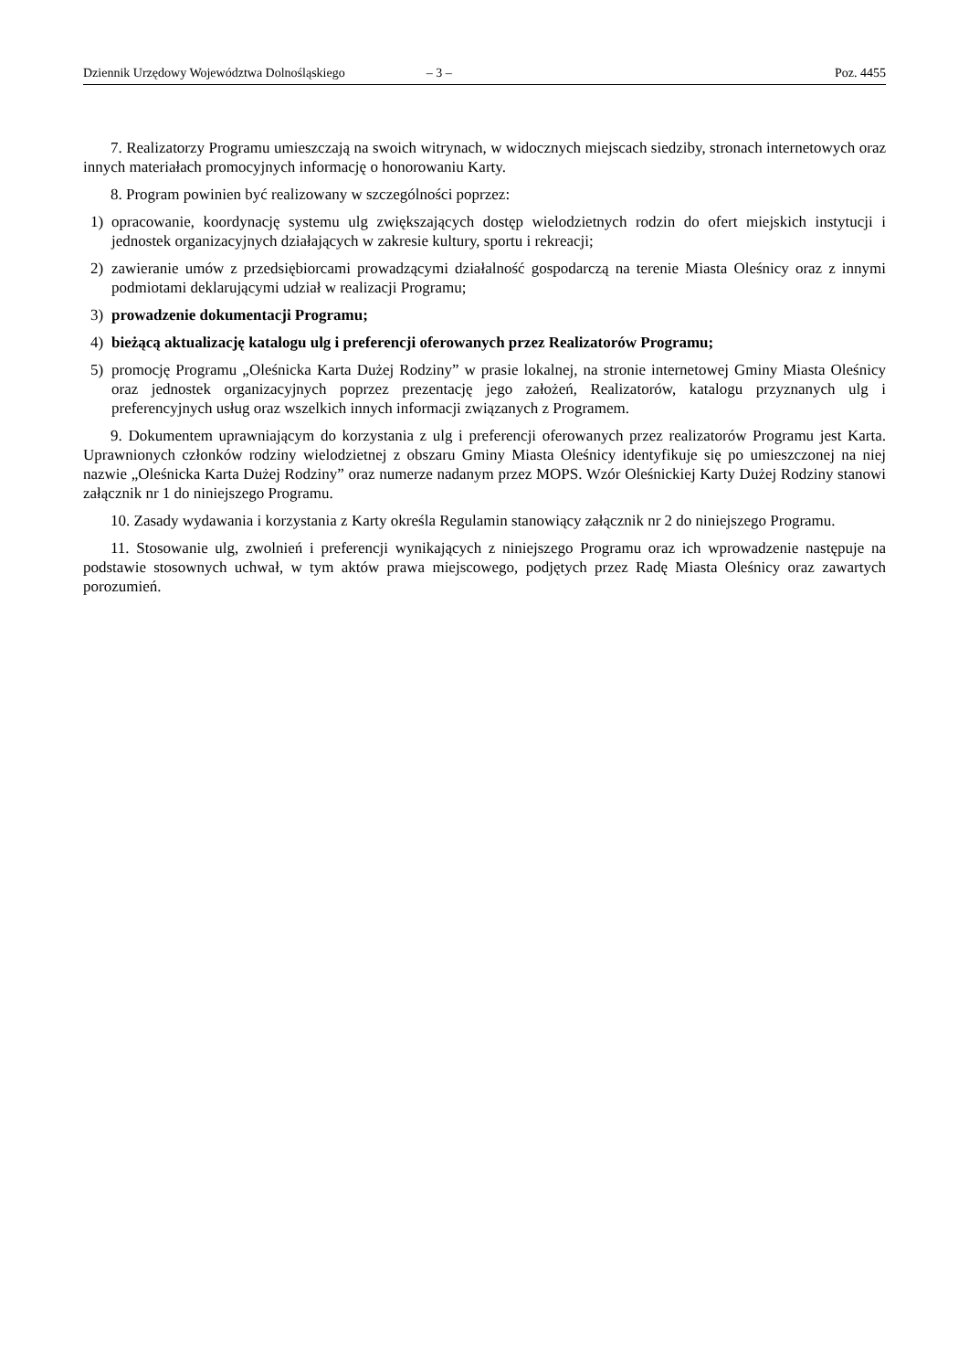Dziennik Urzędowy Województwa Dolnośląskiego – 3 – Poz. 4455
7. Realizatorzy Programu umieszczają na swoich witrynach, w widocznych miejscach siedziby, stronach internetowych oraz innych materiałach promocyjnych informację o honorowaniu Karty.
8. Program powinien być realizowany w szczególności poprzez:
1) opracowanie, koordynację systemu ulg zwiększających dostęp wielodzietnych rodzin do ofert miejskich instytucji i jednostek organizacyjnych działających w zakresie kultury, sportu i rekreacji;
2) zawieranie umów z przedsiębiorcami prowadzącymi działalność gospodarczą na terenie Miasta Oleśnicy oraz z innymi podmiotami deklarującymi udział w realizacji Programu;
3) prowadzenie dokumentacji Programu;
4) bieżącą aktualizację katalogu ulg i preferencji oferowanych przez Realizatorów Programu;
5) promocję Programu „Oleśnicka Karta Dużej Rodziny” w prasie lokalnej, na stronie internetowej Gminy Miasta Oleśnicy oraz jednostek organizacyjnych poprzez prezentację jego założeń, Realizatorów, katalogu przyznanych ulg i preferencyjnych usług oraz wszelkich innych informacji związanych z Programem.
9. Dokumentem uprawniającym do korzystania z ulg i preferencji oferowanych przez realizatorów Programu jest Karta. Uprawnionych członków rodziny wielodzietnej z obszaru Gminy Miasta Oleśnicy identyfikuje się po umieszczonej na niej nazwie „Oleśnicka Karta Dużej Rodziny” oraz numerze nadanym przez MOPS. Wzór Oleśnickiej Karty Dużej Rodziny stanowi załącznik nr 1 do niniejszego Programu.
10. Zasady wydawania i korzystania z Karty określa Regulamin stanowiący załącznik nr 2 do niniejszego Programu.
11. Stosowanie ulg, zwolnień i preferencji wynikających z niniejszego Programu oraz ich wprowadzenie następuje na podstawie stosownych uchwał, w tym aktów prawa miejscowego, podjętych przez Radę Miasta Oleśnicy oraz zawartych porozumień.